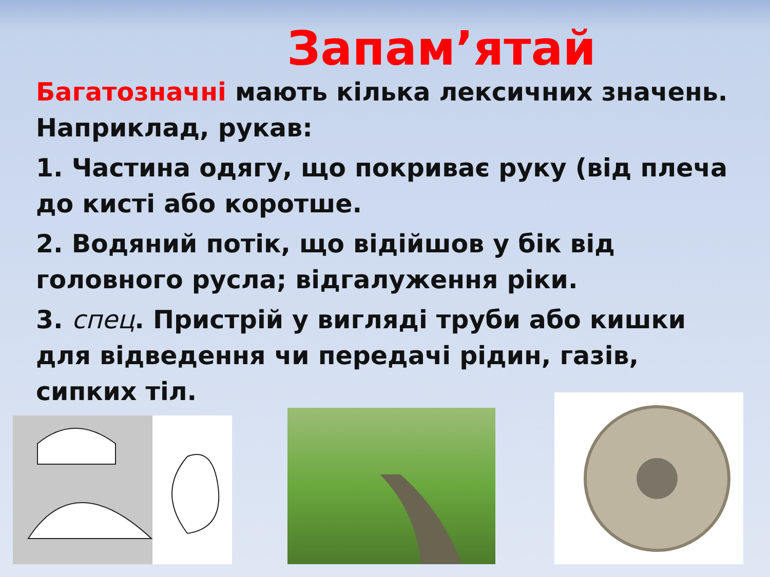Запам’ятай
Багатозначні мають кілька лексичних значень. Наприклад, рукав:
1. Частина одягу, що покриває руку (від плеча до кисті або коротше.
2. Водяний потік, що відійшов у бік від головного русла; відгалуження ріки.
3. спец. Пристрій у вигляді труби або кишки для відведення чи передачі рідин, газів, сипких тіл.